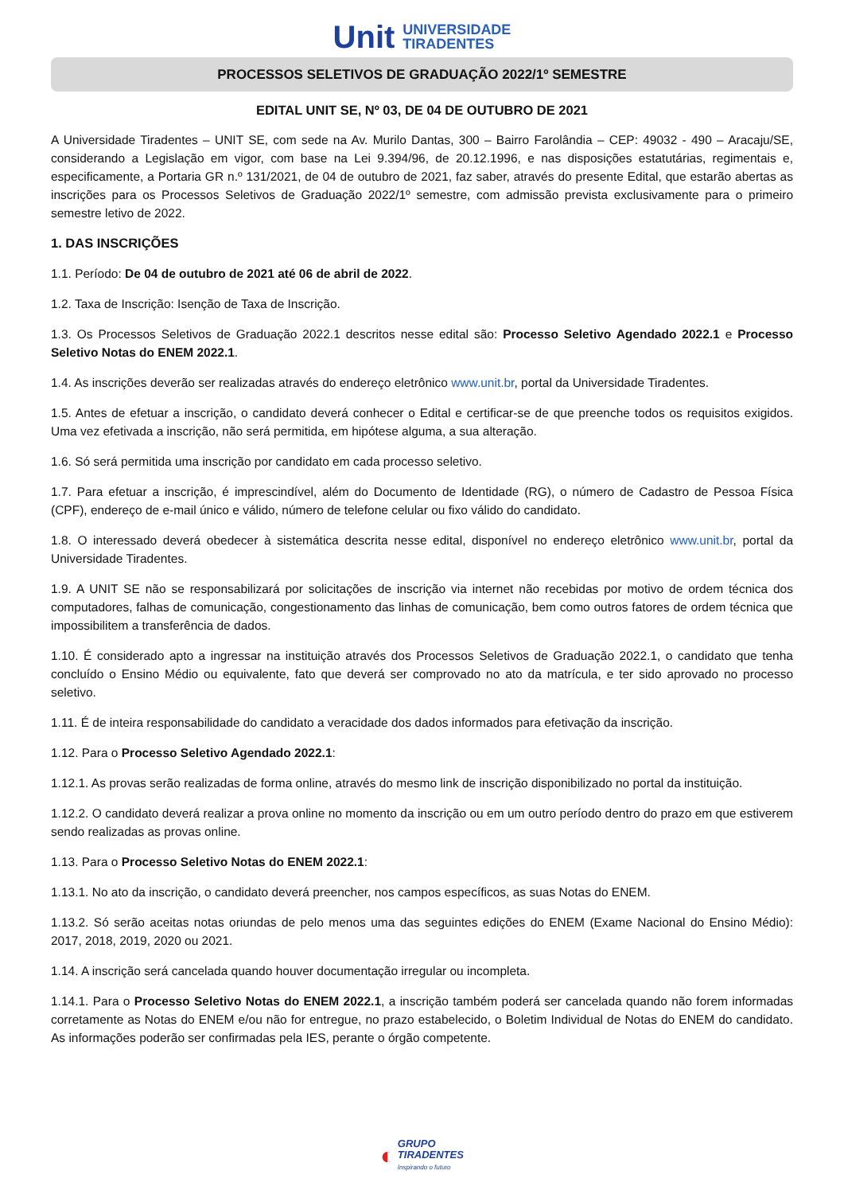Unit UNIVERSIDADE
TIRADENTES
PROCESSOS SELETIVOS DE GRADUAÇÃO 2022/1º SEMESTRE
EDITAL UNIT SE, Nº 03, DE 04 DE OUTUBRO DE 2021
A Universidade Tiradentes – UNIT SE, com sede na Av. Murilo Dantas, 300 – Bairro Farolândia – CEP: 49032 - 490 – Aracaju/SE, considerando a Legislação em vigor, com base na Lei 9.394/96, de 20.12.1996, e nas disposições estatutárias, regimentais e, especificamente, a Portaria GR n.º 131/2021, de 04 de outubro de 2021, faz saber, através do presente Edital, que estarão abertas as inscrições para os Processos Seletivos de Graduação 2022/1º semestre, com admissão prevista exclusivamente para o primeiro semestre letivo de 2022.
1. DAS INSCRIÇÕES
1.1. Período: De 04 de outubro de 2021 até 06 de abril de 2022.
1.2. Taxa de Inscrição: Isenção de Taxa de Inscrição.
1.3. Os Processos Seletivos de Graduação 2022.1 descritos nesse edital são: Processo Seletivo Agendado 2022.1 e Processo Seletivo Notas do ENEM 2022.1.
1.4. As inscrições deverão ser realizadas através do endereço eletrônico www.unit.br, portal da Universidade Tiradentes.
1.5. Antes de efetuar a inscrição, o candidato deverá conhecer o Edital e certificar-se de que preenche todos os requisitos exigidos. Uma vez efetivada a inscrição, não será permitida, em hipótese alguma, a sua alteração.
1.6. Só será permitida uma inscrição por candidato em cada processo seletivo.
1.7. Para efetuar a inscrição, é imprescindível, além do Documento de Identidade (RG), o número de Cadastro de Pessoa Física (CPF), endereço de e-mail único e válido, número de telefone celular ou fixo válido do candidato.
1.8. O interessado deverá obedecer à sistemática descrita nesse edital, disponível no endereço eletrônico www.unit.br, portal da Universidade Tiradentes.
1.9. A UNIT SE não se responsabilizará por solicitações de inscrição via internet não recebidas por motivo de ordem técnica dos computadores, falhas de comunicação, congestionamento das linhas de comunicação, bem como outros fatores de ordem técnica que impossibilitem a transferência de dados.
1.10. É considerado apto a ingressar na instituição através dos Processos Seletivos de Graduação 2022.1, o candidato que tenha concluído o Ensino Médio ou equivalente, fato que deverá ser comprovado no ato da matrícula, e ter sido aprovado no processo seletivo.
1.11. É de inteira responsabilidade do candidato a veracidade dos dados informados para efetivação da inscrição.
1.12. Para o Processo Seletivo Agendado 2022.1:
1.12.1. As provas serão realizadas de forma online, através do mesmo link de inscrição disponibilizado no portal da instituição.
1.12.2. O candidato deverá realizar a prova online no momento da inscrição ou em um outro período dentro do prazo em que estiverem sendo realizadas as provas online.
1.13. Para o Processo Seletivo Notas do ENEM 2022.1:
1.13.1. No ato da inscrição, o candidato deverá preencher, nos campos específicos, as suas Notas do ENEM.
1.13.2. Só serão aceitas notas oriundas de pelo menos uma das seguintes edições do ENEM (Exame Nacional do Ensino Médio): 2017, 2018, 2019, 2020 ou 2021.
1.14. A inscrição será cancelada quando houver documentação irregular ou incompleta.
1.14.1. Para o Processo Seletivo Notas do ENEM 2022.1, a inscrição também poderá ser cancelada quando não forem informadas corretamente as Notas do ENEM e/ou não for entregue, no prazo estabelecido, o Boletim Individual de Notas do ENEM do candidato. As informações poderão ser confirmadas pela IES, perante o órgão competente.
◐ GRUPO
TIRADENTES
Inspirando o futuro